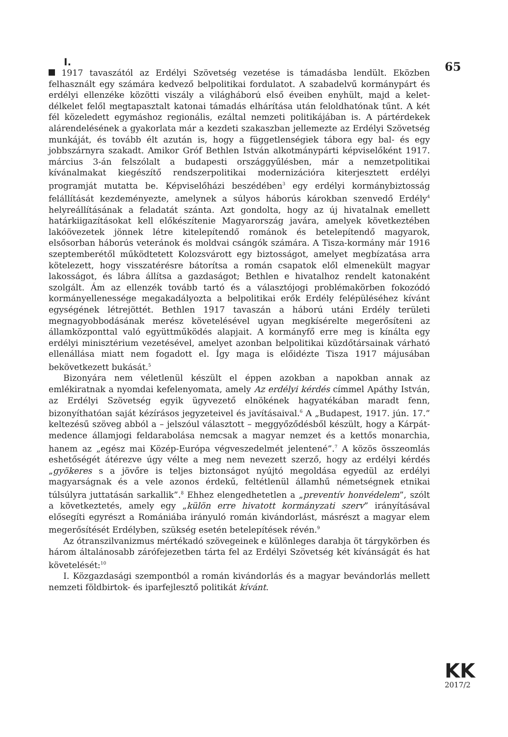I.
1917 tavaszától az Erdélyi Szövetség vezetése is támadásba lendült. Eközben felhasznált egy számára kedvező belpolitikai fordulatot. A szabadelvű kormánypárt és erdélyi ellenzéke közötti viszály a világháború első éveiben enyhült, majd a kelet-délkelet felől megtapasztalt katonai támadás elhárítása után feloldhatónak tűnt. A két fél közeledett egymáshoz regionális, ezáltal nemzeti politikájában is. A pártérdekek alárendelésének a gyakorlata már a kezdeti szakaszban jellemezte az Erdélyi Szövetség munkáját, és tovább élt azután is, hogy a függetlenségiek tábora egy bal- és egy jobbszárnyra szakadt. Amikor Gróf Bethlen István alkotmánypárti képviselőként 1917. március 3-án felszólalt a budapesti országgyűlésben, már a nemzetpolitikai kívánalmakat kiegészítő rendszerpolitikai modernizációra kiterjesztett erdélyi programját mutatta be. Képviselőházi beszédében<sup>3</sup> egy erdélyi kormánybiztosság felállítását kezdeményezte, amelynek a súlyos háborús károkban szenvedő Erdély<sup>4</sup> helyreállításának a feladatát szánta. Azt gondolta, hogy az új hivatalnak emellett határkiigazításokat kell előkészítenie Magyarország javára, amelyek következtében lakóövezetek jönnek létre kitelepítendő románok és betelepítendő magyarok, elsősorban háborús veteránok és moldvai csángók számára. A Tisza-kormány már 1916 szeptemberétől működtetett Kolozsvárott egy biztosságot, amelyet megbízatása arra kötelezett, hogy visszatérésre bátorítsa a román csapatok elől elmenekült magyar lakosságot, és lábra állítsa a gazdaságot; Bethlen e hivatalhoz rendelt katonaként szolgált. Ám az ellenzék tovább tartó és a választójogi problémakörben fokozódó kormányellenessége megakadályozta a belpolitikai erők Erdély felépüléséhez kívánt egységének létrejöttét. Bethlen 1917 tavaszán a háború utáni Erdély területi megnagyobbodásának merész követelésével ugyan megkísérelte megerősíteni az államközponttal való együttműködés alapjait. A kormányfő erre meg is kínálta egy erdélyi minisztérium vezetésével, amelyet azonban belpolitikai küzdőtársainak várható ellenállása miatt nem fogadott el. Így maga is előidézte Tisza 1917 májusában bekövetkezett bukását.<sup>5</sup>
Bizonyára nem véletlenül készült el éppen azokban a napokban annak az emlékiratnak a nyomdai kefelenyomata, amely Az erdélyi kérdés címmel Apáthy István, az Erdélyi Szövetség egyik ügyvezető elnökének hagyatékában maradt fenn, bizonyíthatóan saját kézírásos jegyzeteivel és javításaival.<sup>6</sup> A „Budapest, 1917. jún. 17.” keltezésű szöveg abból a – jelszóul választott – meggyőződésből készült, hogy a Kárpát-medence államjogi feldarabolása nemcsak a magyar nemzet és a kettős monarchia, hanem az „egész mai Közép-Európa végveszedelmét jelentené”.<sup>7</sup> A közös összeomlás eshetőségét átérezve úgy vélte a meg nem nevezett szerző, hogy az erdélyi kérdés „gyökeres s a jövőre is teljes biztonságot nyújtó megoldása egyedül az erdélyi magyarságnak és a vele azonos érdekű, feltétlenül államhű németségnek etnikai túlsúlyra juttatásán sarkallik”.<sup>8</sup> Ehhez elengedhetetlen a „preventív honvédelem”, szólt a következtetés, amely egy „külön erre hivatott kormányzati szerv” irányításával elősegíti egyrészt a Romániába irányuló román kivándorlást, másrészt a magyar elem megerősítését Erdélyben, szükség esetén betelepítések révén.<sup>9</sup>
Az ótranszilvanizmus mértékadó szövegeinek e különleges darabja öt tárgykörben és három általánosabb zárófejezetben tárta fel az Erdélyi Szövetség két kívánságát és hat követelését:<sup>10</sup>
I. Közgazdasági szempontból a román kivándorlás és a magyar bevándorlás mellett nemzeti földbirtok- és iparfejlesztő politikát kívánt.
65
KK
2017/2